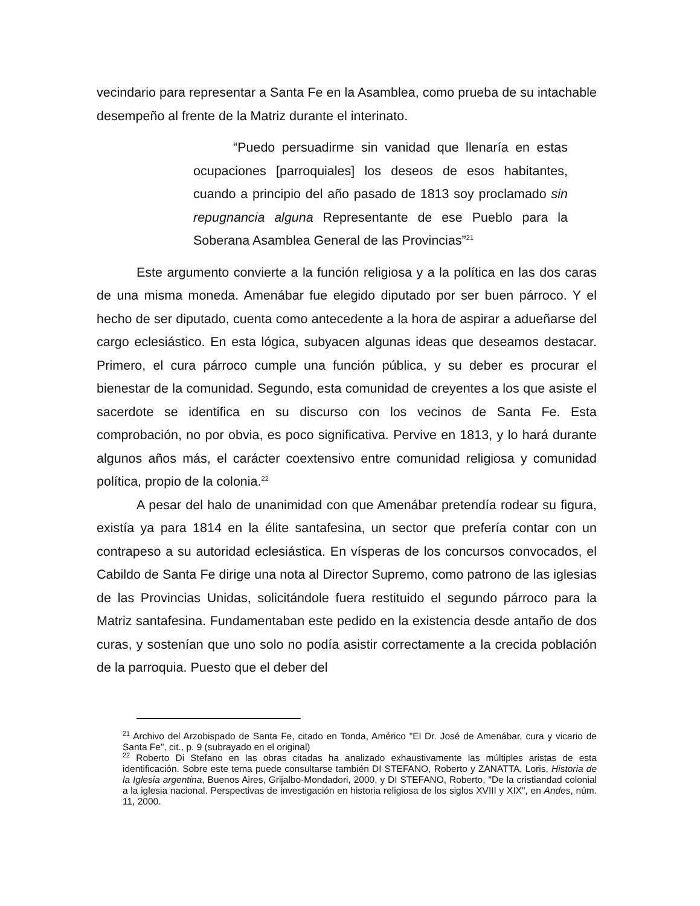vecindario para representar a Santa Fe en la Asamblea, como prueba de su intachable desempeño al frente de la Matriz durante el interinato.
“Puedo persuadirme sin vanidad que llenaría en estas ocupaciones [parroquiales] los deseos de esos habitantes, cuando a principio del año pasado de 1813 soy proclamado sin repugnancia alguna Representante de ese Pueblo para la Soberana Asamblea General de las Provincias”<sup>21</sup>
Este argumento convierte a la función religiosa y a la política en las dos caras de una misma moneda. Amenábar fue elegido diputado por ser buen párroco. Y el hecho de ser diputado, cuenta como antecedente a la hora de aspirar a adueñarse del cargo eclesiástico. En esta lógica, subyacen algunas ideas que deseamos destacar. Primero, el cura párroco cumple una función pública, y su deber es procurar el bienestar de la comunidad. Segundo, esta comunidad de creyentes a los que asiste el sacerdote se identifica en su discurso con los vecinos de Santa Fe. Esta comprobación, no por obvia, es poco significativa. Pervive en 1813, y lo hará durante algunos años más, el carácter coextensivo entre comunidad religiosa y comunidad política, propio de la colonia.<sup>22</sup>
A pesar del halo de unanimidad con que Amenábar pretendía rodear su figura, existía ya para 1814 en la élite santafesina, un sector que prefería contar con un contrapeso a su autoridad eclesiástica. En vísperas de los concursos convocados, el Cabildo de Santa Fe dirige una nota al Director Supremo, como patrono de las iglesias de las Provincias Unidas, solicitándole fuera restituido el segundo párroco para la Matriz santafesina. Fundamentaban este pedido en la existencia desde antaño de dos curas, y sostenían que uno solo no podía asistir correctamente a la crecida población de la parroquia. Puesto que el deber del
<sup>21</sup> Archivo del Arzobispado de Santa Fe, citado en Tonda, Américo "El Dr. José de Amenábar, cura y vicario de Santa Fe", cit., p. 9 (subrayado en el original)
<sup>22</sup> Roberto Di Stefano en las obras citadas ha analizado exhaustivamente las múltiples aristas de esta identificación. Sobre este tema puede consultarse también DI STEFANO, Roberto y ZANATTA, Loris, Historia de la Iglesia argentina, Buenos Aires, Grijalbo-Mondadori, 2000, y DI STEFANO, Roberto, "De la cristiandad colonial a la iglesia nacional. Perspectivas de investigación en historia religiosa de los siglos XVIII y XIX", en Andes, núm. 11, 2000.